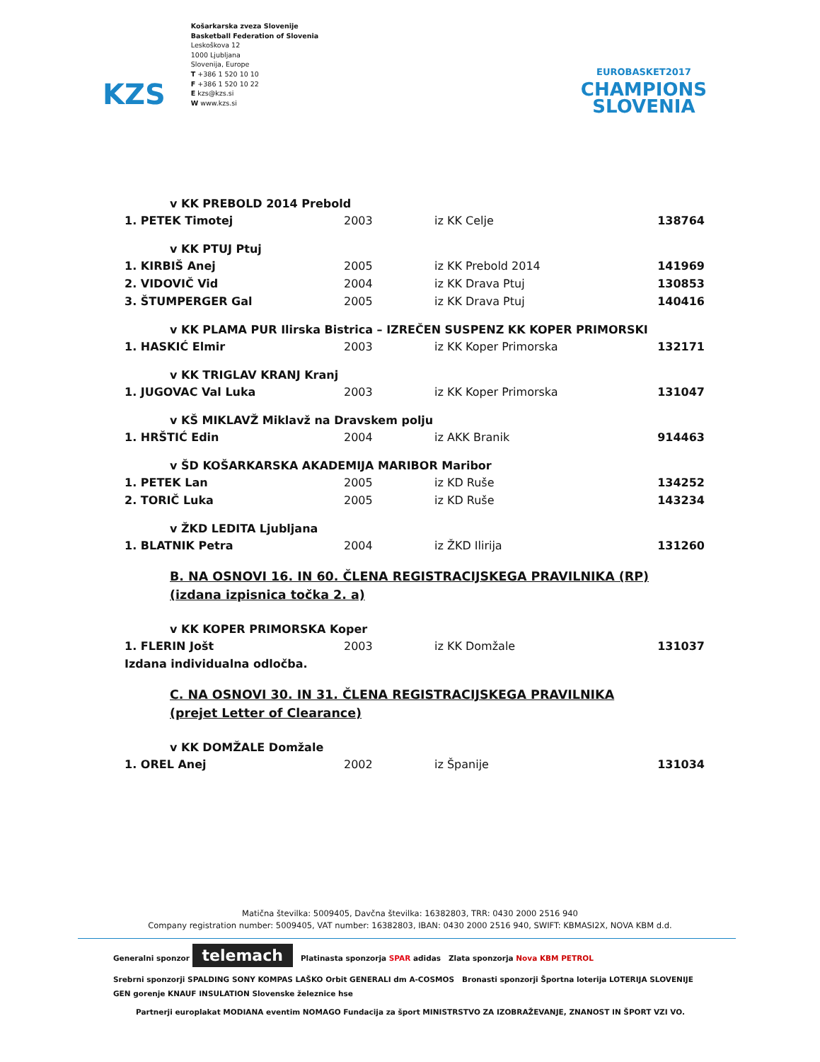KZS
Košarkarska zveza Slovenije
Basketball Federation of Slovenia
Leskoškova 12
1000 Ljubljana
Slovenija, Europe
T +386 1 520 10 10
F +386 1 520 10 22
E kzs@kzs.si
W www.kzs.si
EUROBASKET2017
CHAMPIONS
SLOVENIA
| v KK PREBOLD 2014 Prebold | | | |
| 1. PETEK Timotej | 2003 | iz KK Celje | 138764 |
| v KK PTUJ Ptuj | | | |
| 1. KIRBIŠ Anej | 2005 | iz KK Prebold 2014 | 141969 |
| 2. VIDOVIČ Vid | 2004 | iz KK Drava Ptuj | 130853 |
| 3. ŠTUMPERGER Gal | 2005 | iz KK Drava Ptuj | 140416 |
| v KK PLAMA PUR Ilirska Bistrica – IZREČEN SUSPENZ KK KOPER PRIMORSKI | | | |
| 1. HASKIĆ Elmir | 2003 | iz KK Koper Primorska | 132171 |
| v KK TRIGLAV KRANJ Kranj | | | |
| 1. JUGOVAC Val Luka | 2003 | iz KK Koper Primorska | 131047 |
| v KŠ MIKLAVŽ Miklavž na Dravskem polju | | | |
| 1. HRŠTIĆ Edin | 2004 | iz AKK Branik | 914463 |
| v ŠD KOŠARKARSKA AKADEMIJA MARIBOR Maribor | | | |
| 1. PETEK Lan | 2005 | iz KD Ruše | 134252 |
| 2. TORIČ Luka | 2005 | iz KD Ruše | 143234 |
| v ŽKD LEDITA Ljubljana | | | |
| 1. BLATNIK Petra | 2004 | iz ŽKD Ilirija | 131260 |
| B. NA OSNOVI 16. IN 60. ČLENA REGISTRACIJSKEGA PRAVILNIKA (RP) (izdana izpisnica točka 2. a) | | | |
| v KK KOPER PRIMORSKA Koper | | | |
| 1. FLERIN Jošt | 2003 | iz KK Domžale | 131037 |
| Izdana individualna odločba. | | | |
| C. NA OSNOVI 30. IN 31. ČLENA REGISTRACIJSKEGA PRAVILNIKA (prejet Letter of Clearance) | | | |
| v KK DOMŽALE Domžale | | | |
| 1. OREL Anej | 2002 | iz Španije | 131034 |
Matična številka: 5009405, Davčna številka: 16382803, TRR: 0430 2000 2516 940
Company registration number: 5009405, VAT number: 16382803, IBAN: 0430 2000 2516 940, SWIFT: KBMASI2X, NOVA KBM d.d.
Generalni sponzor telemach Platinasta sponzorja SPAR adidas Zlata sponzorja Nova KBM PETROL
Srebrni sponzorji SPALDING SONY KOMPAS LAŠKO Orbit GENERALI dm A-COSMOS Bronasti sponzorji Športna loterija LOTERIJA SLOVENIJE GEN gorenje KNAUF INSULATION Slovenske železnice hse
Partnerji europlakat MODIANA eventim NOMAGO Fundacija za šport MINISTRSTVO ZA IZOBRAŽEVANJE, ZNANOST IN ŠPORT VZI VO.